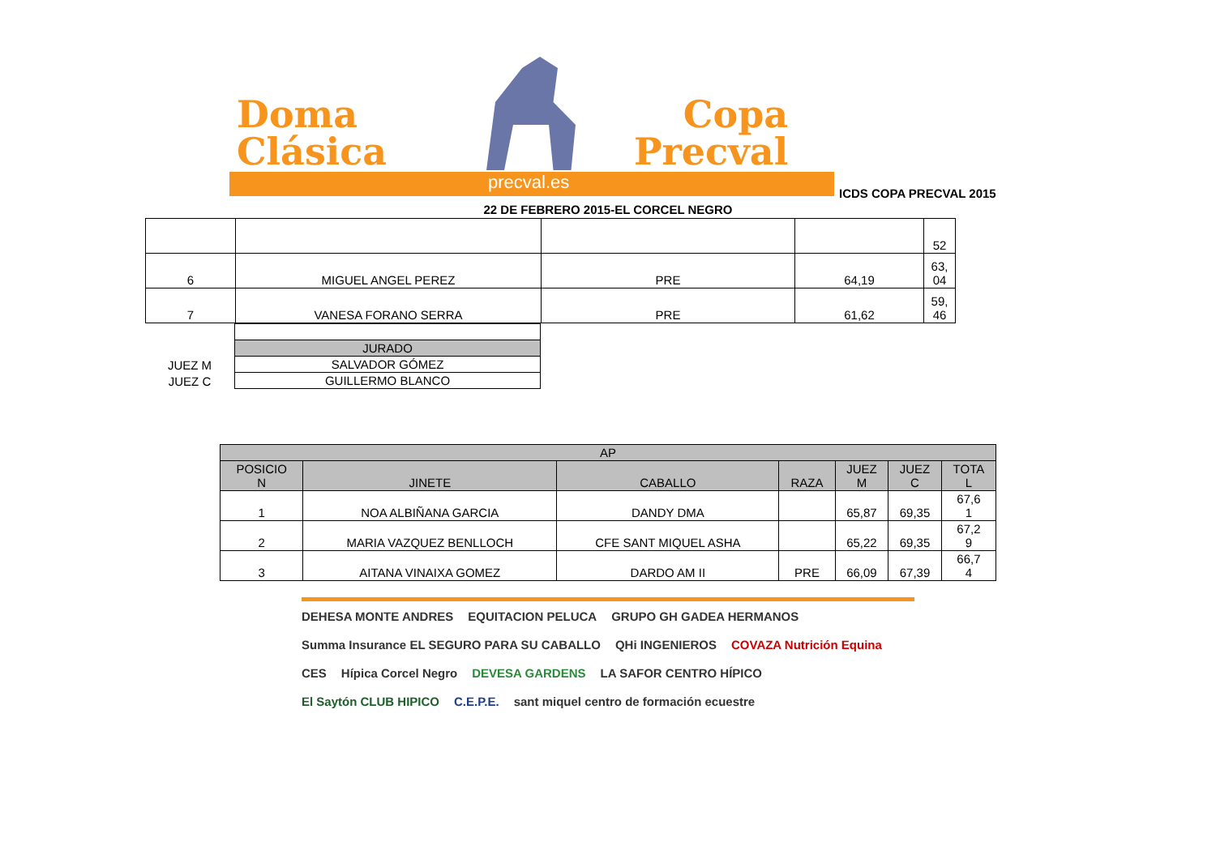Doma
Clásica
Copa
Precval
precval.es
ICDS COPA PRECVAL 2015
22 DE FEBRERO 2015-EL CORCEL NEGRO
| | | | | 52 |
| 6 | MIGUEL ANGEL PEREZ | PRE | 64,19 | 63, 04 |
| 7 | VANESA FORANO SERRA | PRE | 61,62 | 59, 46 |
| | JURADO |
| JUEZ M | SALVADOR GÓMEZ |
| JUEZ C | GUILLERMO BLANCO |
| AP | | | | | | |
| --- | --- | --- | --- | --- | --- | --- |
| POSICIO N | JINETE | CABALLO | RAZA | JUEZ M | JUEZ C | TOTA L |
| 1 | NOA ALBIÑANA GARCIA | DANDY DMA | | 65,87 | 69,35 | 67,6 1 |
| 2 | MARIA VAZQUEZ BENLLOCH | CFE SANT MIQUEL ASHA | | 65,22 | 69,35 | 67,2 9 |
| 3 | AITANA VINAIXA GOMEZ | DARDO AM II | PRE | 66,09 | 67,39 | 66,7 4 |
DEHESA MONTE ANDRES EQUITACION PELUCA GRUPO GH GADEA HERMANOS Summa Insurance EL SEGURO PARA SU CABALLO QHi INGENIEROS COVAZA Nutrición Equina CES Hípica Corcel Negro DEVESA GARDENS LA SAFOR CENTRO HÍPICO El Saytón CLUB HIPICO C.E.P.E. sant miquel centro de formación ecuestre